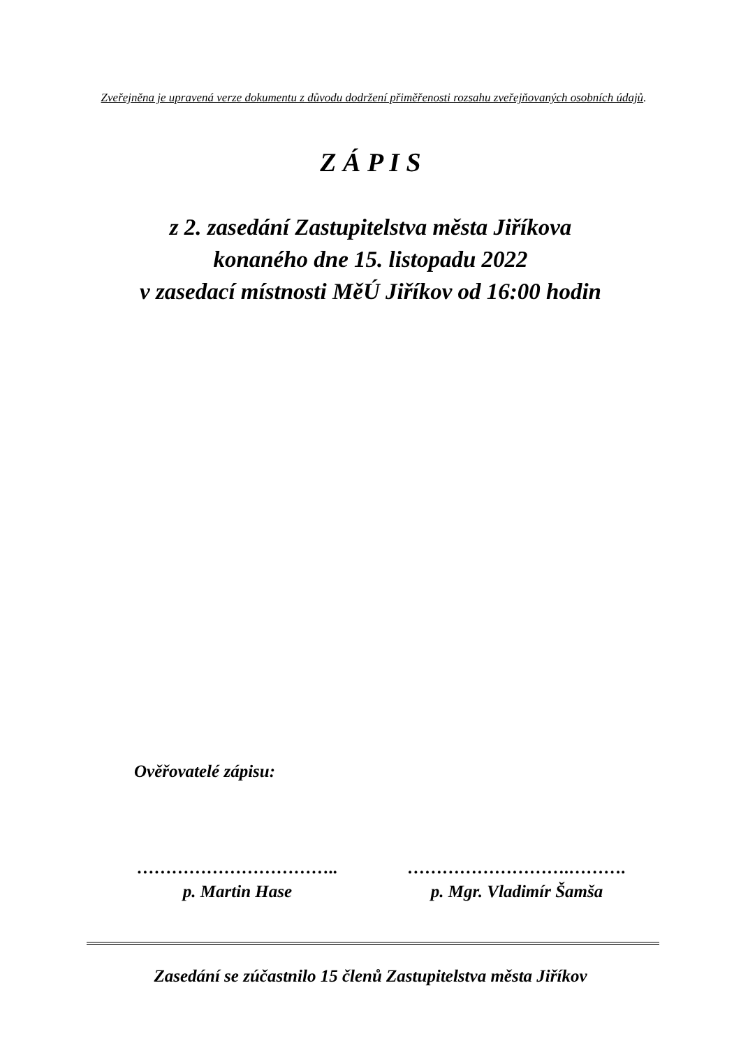Zveřejněna je upravená verze dokumentu z důvodu dodržení přiměřenosti rozsahu zveřejňovaných osobních údajů.
Z Á P I S
z 2. zasedání Zastupitelstva města Jiříkova
konaného dne 15. listopadu 2022
v zasedací místnosti MěÚ Jiříkov od 16:00 hodin
Ověřovatelé zápisu:
……………………………..
p. Martin Hase
……………………….……….
p. Mgr. Vladimír Šamša
Zasedání se zúčastnilo 15 členů Zastupitelstva města Jiříkov